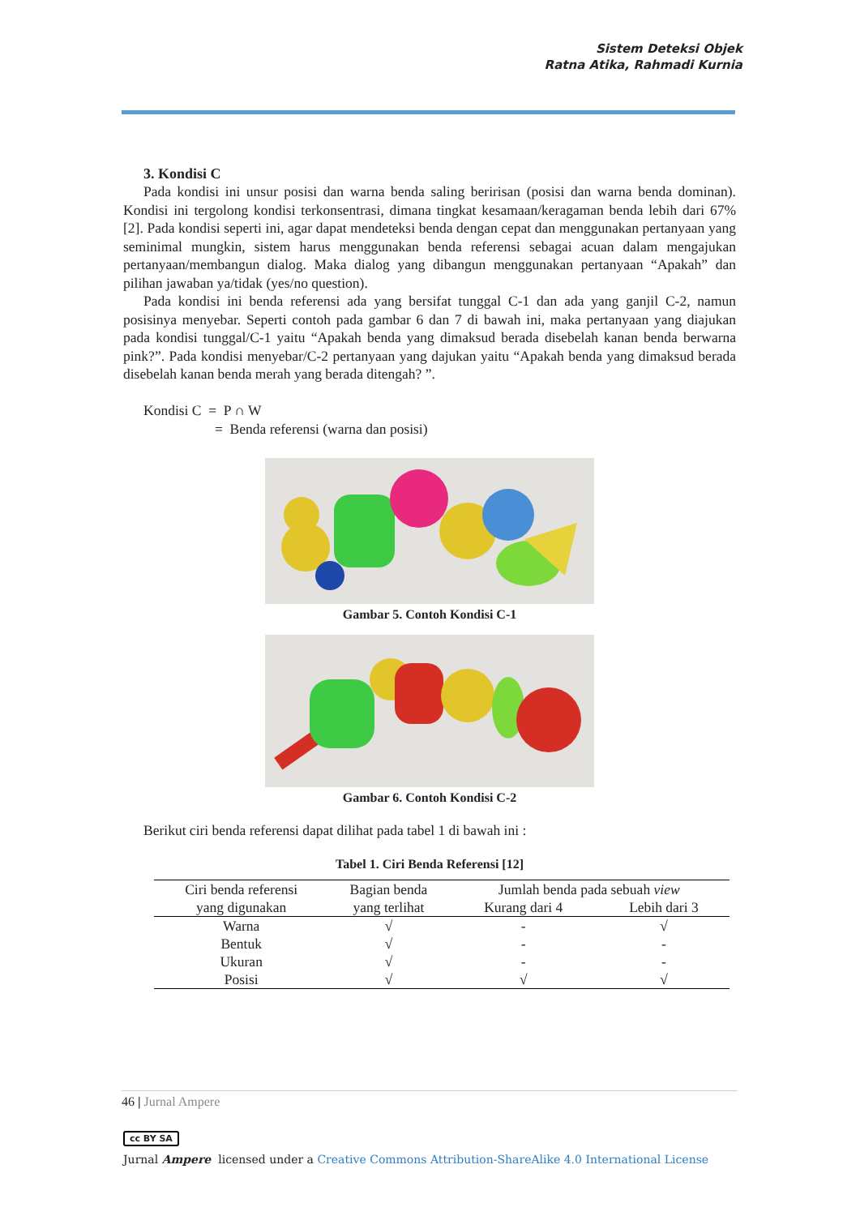Sistem Deteksi Objek
Ratna Atika, Rahmadi Kurnia
3. Kondisi C
Pada kondisi ini unsur posisi dan warna benda saling beririsan (posisi dan warna benda dominan). Kondisi ini tergolong kondisi terkonsentrasi, dimana tingkat kesamaan/keragaman benda lebih dari 67% [2]. Pada kondisi seperti ini, agar dapat mendeteksi benda dengan cepat dan menggunakan pertanyaan yang seminimal mungkin, sistem harus menggunakan benda referensi sebagai acuan dalam mengajukan pertanyaan/membangun dialog. Maka dialog yang dibangun menggunakan pertanyaan “Apakah” dan pilihan jawaban ya/tidak (yes/no question).
Pada kondisi ini benda referensi ada yang bersifat tunggal C-1 dan ada yang ganjil C-2, namun posisinya menyebar. Seperti contoh pada gambar 6 dan 7 di bawah ini, maka pertanyaan yang diajukan pada kondisi tunggal/C-1 yaitu “Apakah benda yang dimaksud berada disebelah kanan benda berwarna pink?”. Pada kondisi menyebar/C-2 pertanyaan yang dajukan yaitu “Apakah benda yang dimaksud berada disebelah kanan benda merah yang berada ditengah? ”.
Kondisi C = P ∩ W
= Benda referensi (warna dan posisi)
Gambar 5. Contoh Kondisi C-1
Gambar 6. Contoh Kondisi C-2
Berikut ciri benda referensi dapat dilihat pada tabel 1 di bawah ini :
Tabel 1. Ciri Benda Referensi [12]
| Ciri benda referensi yang digunakan | Bagian benda yang terlihat | Jumlah benda pada sebuah view | |
| --- | --- | --- | --- |
| | | Kurang dari 4 | Lebih dari 3 |
| Warna | √ | - | √ |
| Bentuk | √ | - | - |
| Ukuran | √ | - | - |
| Posisi | √ | √ | √ |
46 | Jurnal Ampere
cc BY SA
Jurnal Ampere licensed under a Creative Commons Attribution-ShareAlike 4.0 International License